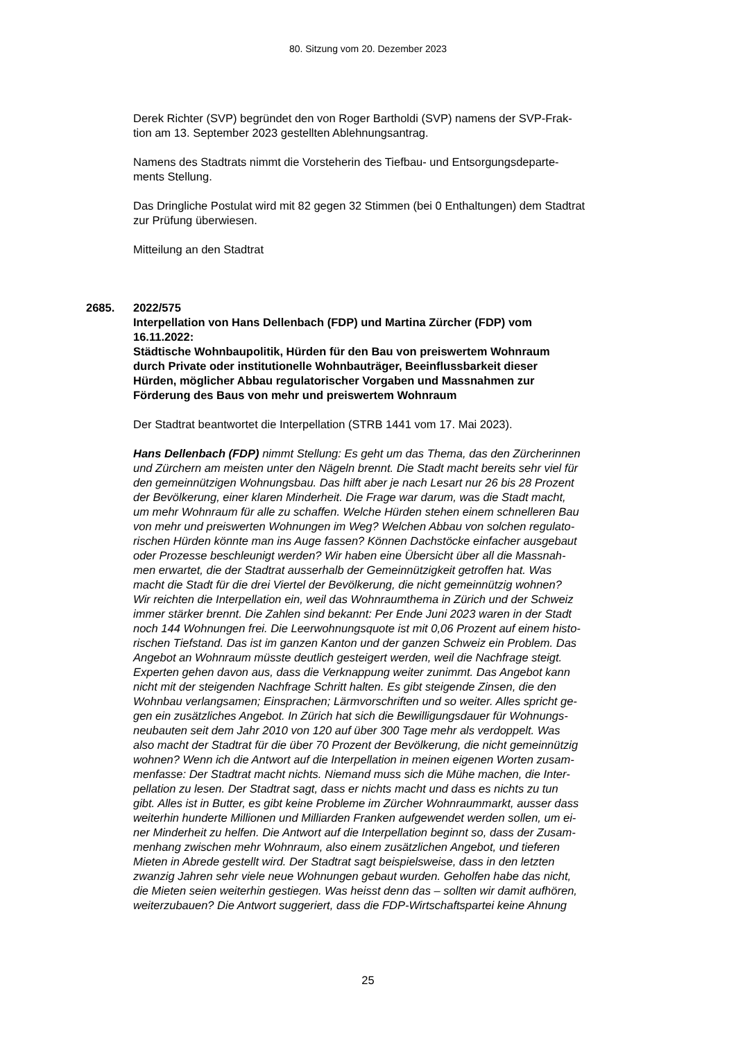80. Sitzung vom 20. Dezember 2023
Derek Richter (SVP) begründet den von Roger Bartholdi (SVP) namens der SVP-Frak-
tion am 13. September 2023 gestellten Ablehnungsantrag.
Namens des Stadtrats nimmt die Vorsteherin des Tiefbau- und Entsorgungsdeparte-
ments Stellung.
Das Dringliche Postulat wird mit 82 gegen 32 Stimmen (bei 0 Enthaltungen) dem Stadtrat
zur Prüfung überwiesen.
Mitteilung an den Stadtrat
2685. 2022/575
Interpellation von Hans Dellenbach (FDP) und Martina Zürcher (FDP) vom
16.11.2022:
Städtische Wohnbaupolitik, Hürden für den Bau von preiswertem Wohnraum
durch Private oder institutionelle Wohnbauträger, Beeinflussbarkeit dieser
Hürden, möglicher Abbau regulatorischer Vorgaben und Massnahmen zur
Förderung des Baus von mehr und preiswertem Wohnraum
Der Stadtrat beantwortet die Interpellation (STRB 1441 vom 17. Mai 2023).
Hans Dellenbach (FDP) nimmt Stellung: Es geht um das Thema, das den Zürcherinnen
und Zürchern am meisten unter den Nägeln brennt. Die Stadt macht bereits sehr viel für
den gemeinnützigen Wohnungsbau. Das hilft aber je nach Lesart nur 26 bis 28 Prozent
der Bevölkerung, einer klaren Minderheit. Die Frage war darum, was die Stadt macht,
um mehr Wohnraum für alle zu schaffen. Welche Hürden stehen einem schnelleren Bau
von mehr und preiswerten Wohnungen im Weg? Welchen Abbau von solchen regulato-
rischen Hürden könnte man ins Auge fassen? Können Dachstöcke einfacher ausgebaut
oder Prozesse beschleunigt werden? Wir haben eine Übersicht über all die Massnah-
men erwartet, die der Stadtrat ausserhalb der Gemeinnützigkeit getroffen hat. Was
macht die Stadt für die drei Viertel der Bevölkerung, die nicht gemeinnützig wohnen?
Wir reichten die Interpellation ein, weil das Wohnraumthema in Zürich und der Schweiz
immer stärker brennt. Die Zahlen sind bekannt: Per Ende Juni 2023 waren in der Stadt
noch 144 Wohnungen frei. Die Leerwohnungsquote ist mit 0,06 Prozent auf einem histo-
rischen Tiefstand. Das ist im ganzen Kanton und der ganzen Schweiz ein Problem. Das
Angebot an Wohnraum müsste deutlich gesteigert werden, weil die Nachfrage steigt.
Experten gehen davon aus, dass die Verknappung weiter zunimmt. Das Angebot kann
nicht mit der steigenden Nachfrage Schritt halten. Es gibt steigende Zinsen, die den
Wohnbau verlangsamen; Einsprachen; Lärmvorschriften und so weiter. Alles spricht ge-
gen ein zusätzliches Angebot. In Zürich hat sich die Bewilligungsdauer für Wohnungs-
neubauten seit dem Jahr 2010 von 120 auf über 300 Tage mehr als verdoppelt. Was
also macht der Stadtrat für die über 70 Prozent der Bevölkerung, die nicht gemeinnützig
wohnen? Wenn ich die Antwort auf die Interpellation in meinen eigenen Worten zusam-
menfasse: Der Stadtrat macht nichts. Niemand muss sich die Mühe machen, die Inter-
pellation zu lesen. Der Stadtrat sagt, dass er nichts macht und dass es nichts zu tun
gibt. Alles ist in Butter, es gibt keine Probleme im Zürcher Wohnraummarkt, ausser dass
weiterhin hunderte Millionen und Milliarden Franken aufgewendet werden sollen, um ei-
ner Minderheit zu helfen. Die Antwort auf die Interpellation beginnt so, dass der Zusam-
menhang zwischen mehr Wohnraum, also einem zusätzlichen Angebot, und tieferen
Mieten in Abrede gestellt wird. Der Stadtrat sagt beispielsweise, dass in den letzten
zwanzig Jahren sehr viele neue Wohnungen gebaut wurden. Geholfen habe das nicht,
die Mieten seien weiterhin gestiegen. Was heisst denn das – sollten wir damit aufhören,
weiterzubauen? Die Antwort suggeriert, dass die FDP-Wirtschaftspartei keine Ahnung
25